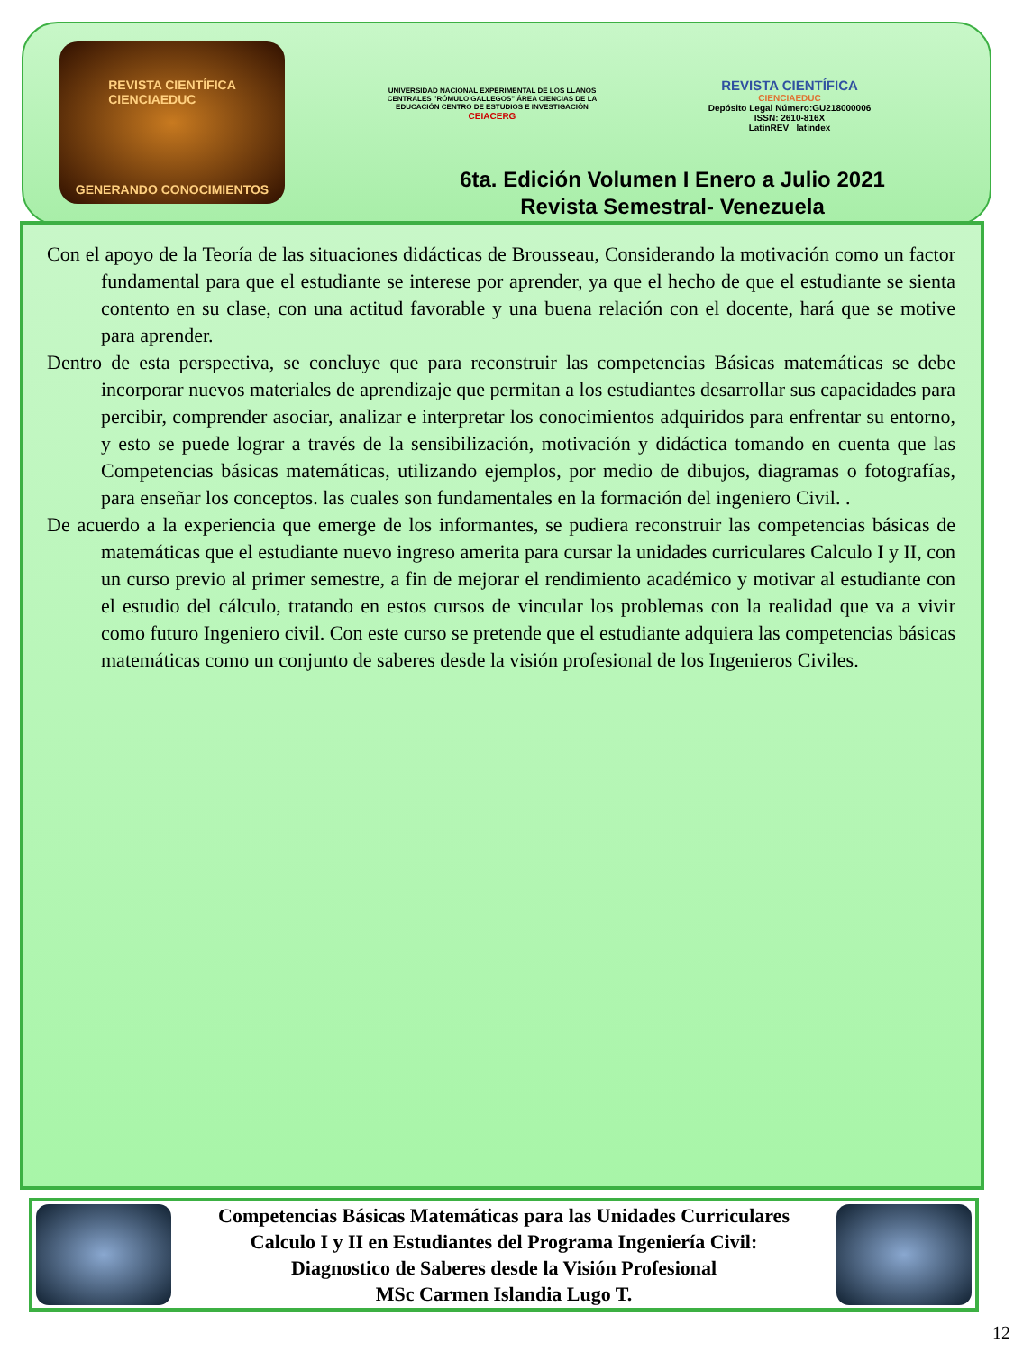REVISTA CIENTÍFICA
CIENCIAEDUC
GENERANDO CONOCIMIENTOS
UNIVERSIDAD NACIONAL EXPERIMENTAL DE LOS LLANOS CENTRALES "RÓMULO GALLEGOS" ÁREA CIENCIAS DE LA EDUCACIÓN CENTRO DE ESTUDIOS E INVESTIGACIÓN
CEIACERG
REVISTA CIENTÍFICA
CIENCIAEDUC
Depósito Legal Número:GU218000006
ISSN: 2610-816X
LatinREV latindex
6ta. Edición Volumen I Enero a Julio 2021
Revista Semestral- Venezuela
Con el apoyo de la Teoría de las situaciones didácticas de Brousseau, Considerando la motivación como un factor fundamental para que el estudiante se interese por aprender, ya que el hecho de que el estudiante se sienta contento en su clase, con una actitud favorable y una buena relación con el docente, hará que se motive para aprender.
Dentro de esta perspectiva, se concluye que para reconstruir las competencias Básicas matemáticas se debe incorporar nuevos materiales de aprendizaje que permitan a los estudiantes desarrollar sus capacidades para percibir, comprender asociar, analizar e interpretar los conocimientos adquiridos para enfrentar su entorno, y esto se puede lograr a través de la sensibilización, motivación y didáctica tomando en cuenta que las Competencias básicas matemáticas, utilizando ejemplos, por medio de dibujos, diagramas o fotografías, para enseñar los conceptos. las cuales son fundamentales en la formación del ingeniero Civil. .
De acuerdo a la experiencia que emerge de los informantes, se pudiera reconstruir las competencias básicas de matemáticas que el estudiante nuevo ingreso amerita para cursar la unidades curriculares Calculo I y II, con un curso previo al primer semestre, a fin de mejorar el rendimiento académico y motivar al estudiante con el estudio del cálculo, tratando en estos cursos de vincular los problemas con la realidad que va a vivir como futuro Ingeniero civil. Con este curso se pretende que el estudiante adquiera las competencias básicas matemáticas como un conjunto de saberes desde la visión profesional de los Ingenieros Civiles.
Competencias Básicas Matemáticas para las Unidades Curriculares
Calculo I y II en Estudiantes del Programa Ingeniería Civil:
Diagnostico de Saberes desde la Visión Profesional
MSc Carmen Islandia Lugo T.
12